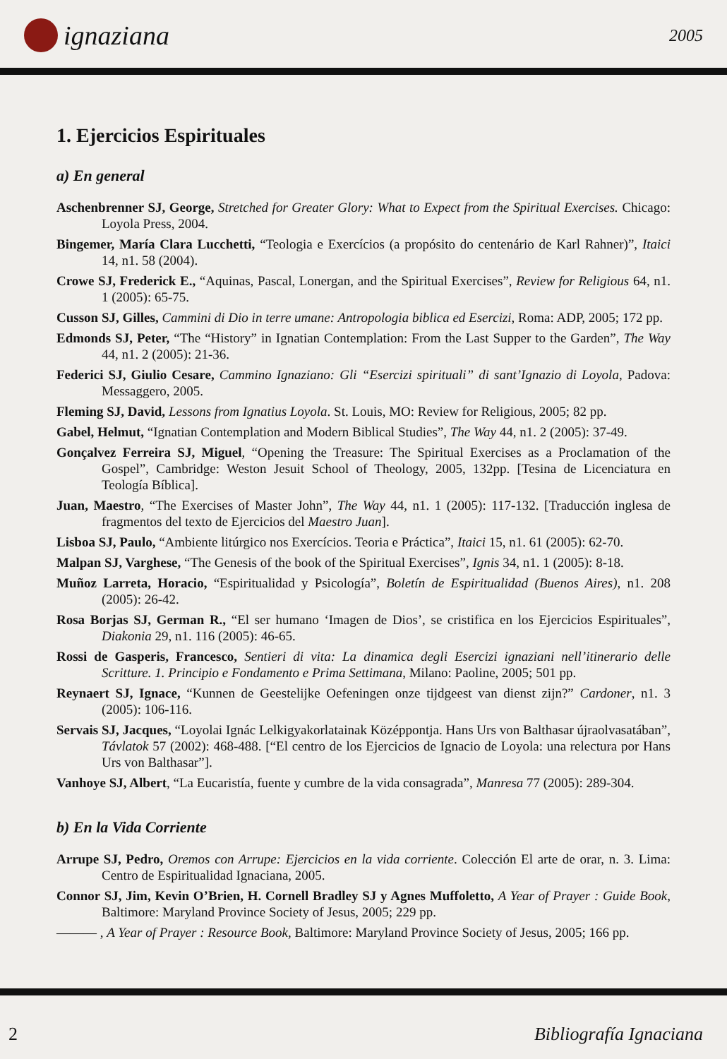ignaziana
2005
1. Ejercicios Espirituales
a) En general
Aschenbrenner SJ, George, Stretched for Greater Glory: What to Expect from the Spiritual Exercises. Chicago: Loyola Press, 2004.
Bingemer, María Clara Lucchetti, “Teologia e Exercícios (a propósito do centenário de Karl Rahner)”, Itaici 14, n1. 58 (2004).
Crowe SJ, Frederick E., “Aquinas, Pascal, Lonergan, and the Spiritual Exercises”, Review for Religious 64, n1. 1 (2005): 65-75.
Cusson SJ, Gilles, Cammini di Dio in terre umane: Antropologia biblica ed Esercizi, Roma: ADP, 2005; 172 pp.
Edmonds SJ, Peter, “The “History” in Ignatian Contemplation: From the Last Supper to the Garden”, The Way 44, n1. 2 (2005): 21-36.
Federici SJ, Giulio Cesare, Cammino Ignaziano: Gli “Esercizi spirituali” di sant’Ignazio di Loyola, Padova: Messaggero, 2005.
Fleming SJ, David, Lessons from Ignatius Loyola. St. Louis, MO: Review for Religious, 2005; 82 pp.
Gabel, Helmut, “Ignatian Contemplation and Modern Biblical Studies”, The Way 44, n1. 2 (2005): 37-49.
Gonçalvez Ferreira SJ, Miguel, “Opening the Treasure: The Spiritual Exercises as a Proclamation of the Gospel”, Cambridge: Weston Jesuit School of Theology, 2005, 132pp. [Tesina de Licenciatura en Teología Bíblica].
Juan, Maestro, “The Exercises of Master John”, The Way 44, n1. 1 (2005): 117-132. [Traducción inglesa de fragmentos del texto de Ejercicios del Maestro Juan].
Lisboa SJ, Paulo, “Ambiente litúrgico nos Exercícios. Teoria e Práctica”, Itaici 15, n1. 61 (2005): 62-70.
Malpan SJ, Varghese, “The Genesis of the book of the Spiritual Exercises”, Ignis 34, n1. 1 (2005): 8-18.
Muñoz Larreta, Horacio, “Espiritualidad y Psicología”, Boletín de Espiritualidad (Buenos Aires), n1. 208 (2005): 26-42.
Rosa Borjas SJ, German R., “El ser humano ‘Imagen de Dios’, se cristifica en los Ejercicios Espirituales”, Diakonia 29, n1. 116 (2005): 46-65.
Rossi de Gasperis, Francesco, Sentieri di vita: La dinamica degli Esercizi ignaziani nell’itinerario delle Scritture. 1. Principio e Fondamento e Prima Settimana, Milano: Paoline, 2005; 501 pp.
Reynaert SJ, Ignace, “Kunnen de Geestelijke Oefeningen onze tijdgeest van dienst zijn?” Cardoner, n1. 3 (2005): 106-116.
Servais SJ, Jacques, “Loyolai Ignác Lelkigyakorlatainak Középpontja. Hans Urs von Balthasar újraolvasatában”, Távlatok 57 (2002): 468-488. [“El centro de los Ejercicios de Ignacio de Loyola: una relectura por Hans Urs von Balthasar”].
Vanhoye SJ, Albert, “La Eucaristía, fuente y cumbre de la vida consagrada”, Manresa 77 (2005): 289-304.
b) En la Vida Corriente
Arrupe SJ, Pedro, Oremos con Arrupe: Ejercicios en la vida corriente. Colección El arte de orar, n. 3. Lima: Centro de Espiritualidad Ignaciana, 2005.
Connor SJ, Jim, Kevin O’Brien, H. Cornell Bradley SJ y Agnes Muffoletto, A Year of Prayer : Guide Book, Baltimore: Maryland Province Society of Jesus, 2005; 229 pp.
——— , A Year of Prayer : Resource Book, Baltimore: Maryland Province Society of Jesus, 2005; 166 pp.
2 Bibliografía Ignaciana